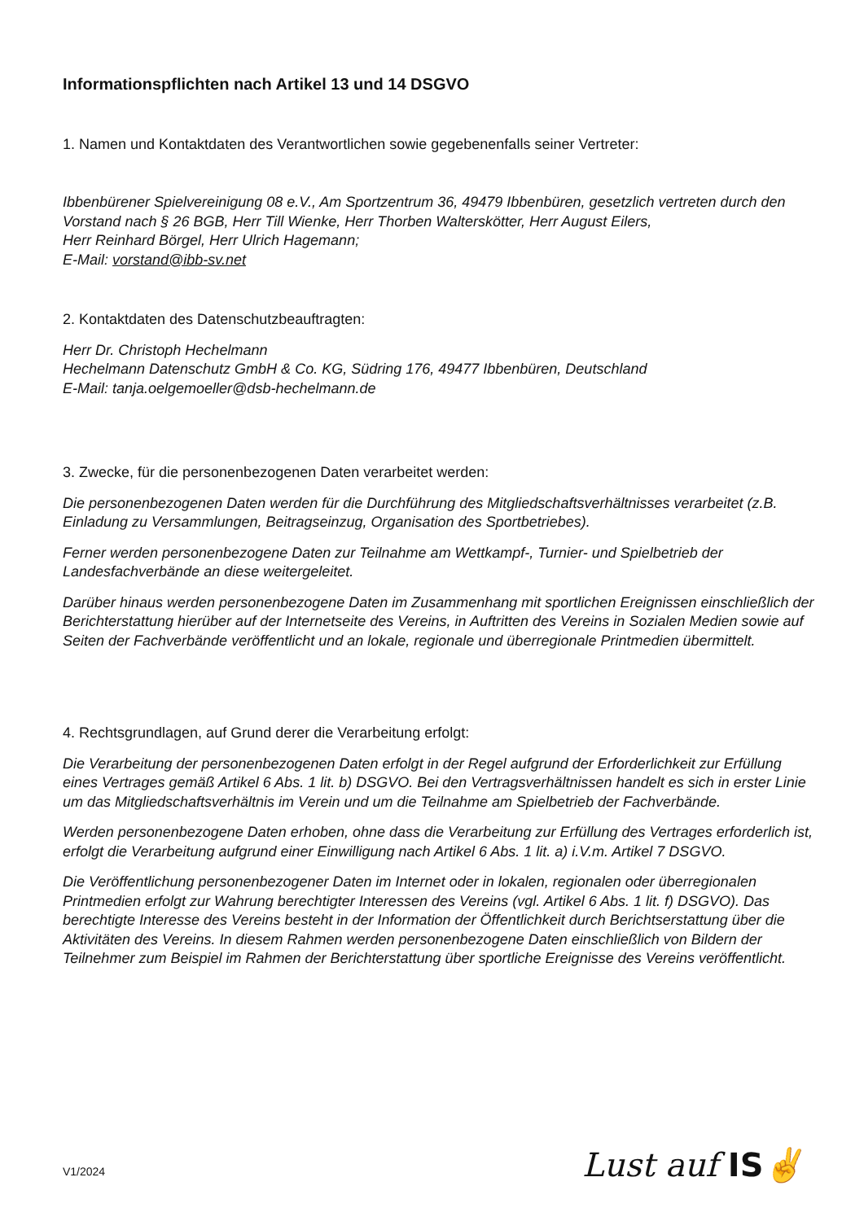Informationspflichten nach Artikel 13 und 14 DSGVO
1. Namen und Kontaktdaten des Verantwortlichen sowie gegebenenfalls seiner Vertreter:
Ibbenbürener Spielvereinigung 08 e.V., Am Sportzentrum 36, 49479 Ibbenbüren, gesetzlich vertreten durch den Vorstand nach § 26 BGB, Herr Till Wienke, Herr Thorben Walterskötter, Herr August Eilers,
Herr Reinhard Börgel, Herr Ulrich Hagemann;
E-Mail: vorstand@ibb-sv.net
2. Kontaktdaten des Datenschutzbeauftragten:
Herr Dr. Christoph Hechelmann
Hechelmann Datenschutz GmbH & Co. KG, Südring 176, 49477 Ibbenbüren, Deutschland
E-Mail: tanja.oelgemoeller@dsb-hechelmann.de
3. Zwecke, für die personenbezogenen Daten verarbeitet werden:
Die personenbezogenen Daten werden für die Durchführung des Mitgliedschaftsverhältnisses verarbeitet (z.B. Einladung zu Versammlungen, Beitragseinzug, Organisation des Sportbetriebes).
Ferner werden personenbezogene Daten zur Teilnahme am Wettkampf-, Turnier- und Spielbetrieb der Landesfachverbände an diese weitergeleitet.
Darüber hinaus werden personenbezogene Daten im Zusammenhang mit sportlichen Ereignissen einschließlich der Berichterstattung hierüber auf der Internetseite des Vereins, in Auftritten des Vereins in Sozialen Medien sowie auf Seiten der Fachverbände veröffentlicht und an lokale, regionale und überregionale Printmedien übermittelt.
4. Rechtsgrundlagen, auf Grund derer die Verarbeitung erfolgt:
Die Verarbeitung der personenbezogenen Daten erfolgt in der Regel aufgrund der Erforderlichkeit zur Erfüllung eines Vertrages gemäß Artikel 6 Abs. 1 lit. b) DSGVO. Bei den Vertragsverhältnissen handelt es sich in erster Linie um das Mitgliedschaftsverhältnis im Verein und um die Teilnahme am Spielbetrieb der Fachverbände.
Werden personenbezogene Daten erhoben, ohne dass die Verarbeitung zur Erfüllung des Vertrages erforderlich ist, erfolgt die Verarbeitung aufgrund einer Einwilligung nach Artikel 6 Abs. 1 lit. a) i.V.m. Artikel 7 DSGVO.
Die Veröffentlichung personenbezogener Daten im Internet oder in lokalen, regionalen oder überregionalen Printmedien erfolgt zur Wahrung berechtigter Interessen des Vereins (vgl. Artikel 6 Abs. 1 lit. f) DSGVO). Das berechtigte Interesse des Vereins besteht in der Information der Öffentlichkeit durch Berichtserstattung über die Aktivitäten des Vereins. In diesem Rahmen werden personenbezogene Daten einschließlich von Bildern der Teilnehmer zum Beispiel im Rahmen der Berichterstattung über sportliche Ereignisse des Vereins veröffentlicht.
V1/2024 Lust auf IS✌